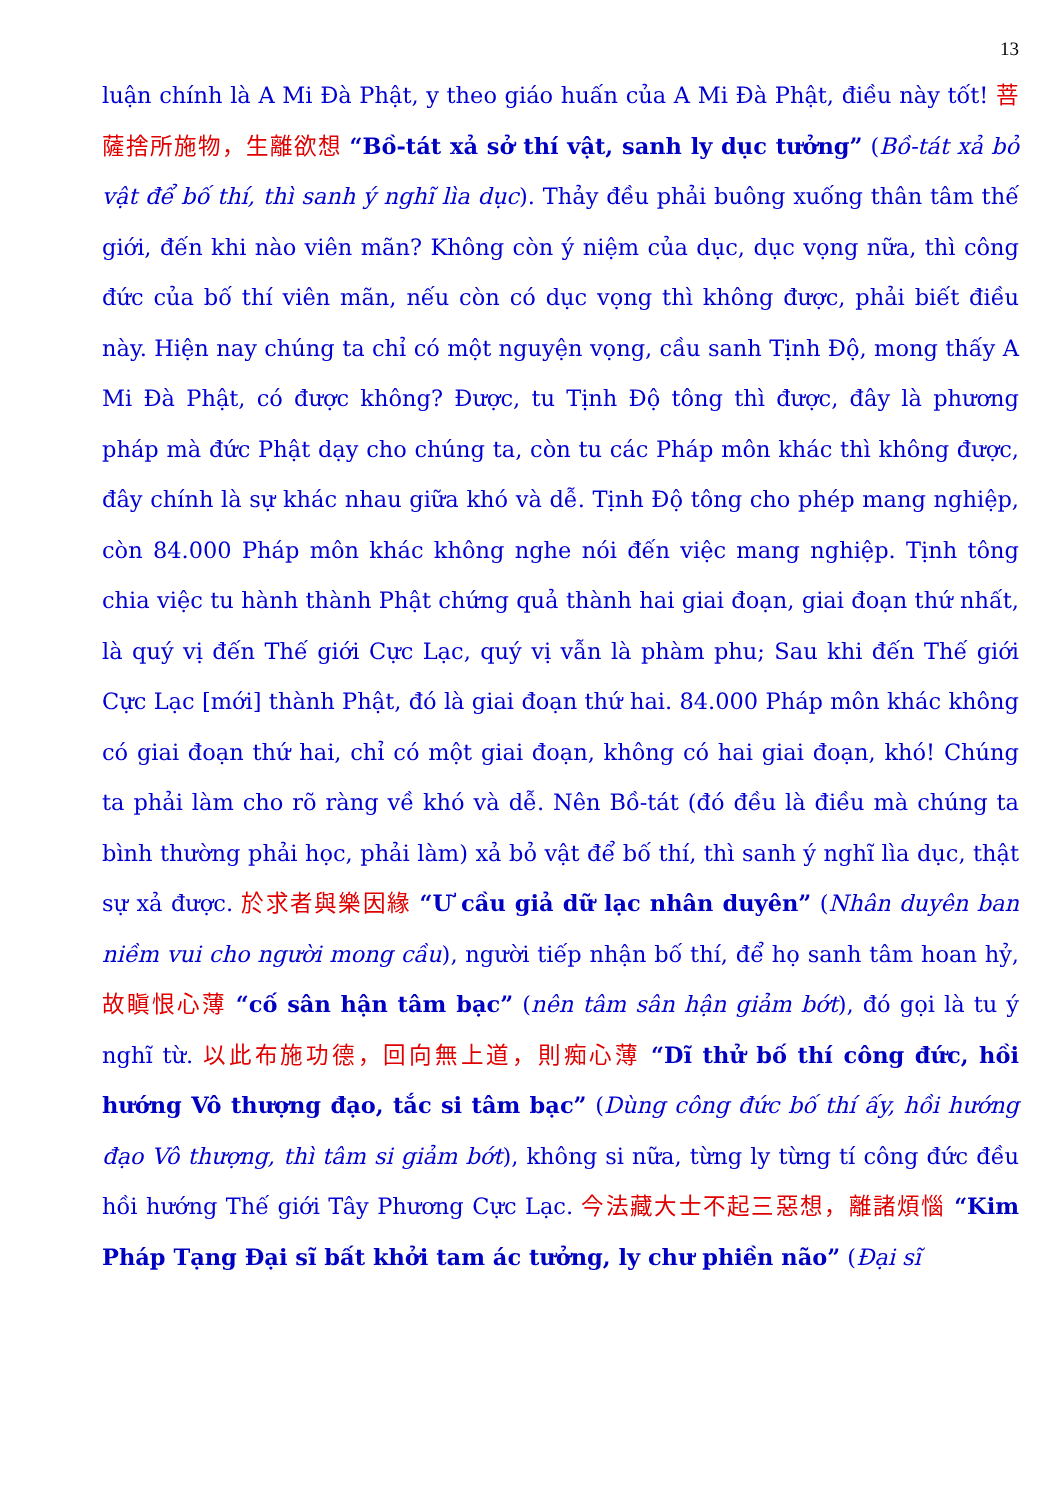13
luận chính là A Mi Đà Phật, y theo giáo huấn của A Mi Đà Phật, điều này tốt! 菩薩捨所施物，生離欲想 “Bồ-tát xả sở thí vật, sanh ly dục tưởng” (Bồ-tát xả bỏ vật để bố thí, thì sanh ý nghĩ lìa dục). Thảy đều phải buông xuống thân tâm thế giới, đến khi nào viên mãn? Không còn ý niệm của dục, dục vọng nữa, thì công đức của bố thí viên mãn, nếu còn có dục vọng thì không được, phải biết điều này. Hiện nay chúng ta chỉ có một nguyện vọng, cầu sanh Tịnh Độ, mong thấy A Mi Đà Phật, có được không? Được, tu Tịnh Độ tông thì được, đây là phương pháp mà đức Phật dạy cho chúng ta, còn tu các Pháp môn khác thì không được, đây chính là sự khác nhau giữa khó và dễ. Tịnh Độ tông cho phép mang nghiệp, còn 84.000 Pháp môn khác không nghe nói đến việc mang nghiệp. Tịnh tông chia việc tu hành thành Phật chứng quả thành hai giai đoạn, giai đoạn thứ nhất, là quý vị đến Thế giới Cực Lạc, quý vị vẫn là phàm phu; Sau khi đến Thế giới Cực Lạc [mới] thành Phật, đó là giai đoạn thứ hai. 84.000 Pháp môn khác không có giai đoạn thứ hai, chỉ có một giai đoạn, không có hai giai đoạn, khó! Chúng ta phải làm cho rõ ràng về khó và dễ. Nên Bồ-tát (đó đều là điều mà chúng ta bình thường phải học, phải làm) xả bỏ vật để bố thí, thì sanh ý nghĩ lìa dục, thật sự xả được. 於求者與樂因緣 “Ư cầu giả dữ lạc nhân duyên” (Nhân duyên ban niềm vui cho người mong cầu), người tiếp nhận bố thí, để họ sanh tâm hoan hỷ, 故瞋恨心薄 “cố sân hận tâm bạc” (nên tâm sân hận giảm bớt), đó gọi là tu ý nghĩ từ. 以此布施功德，回向無上道，則痴心薄 “Dĩ thử bố thí công đức, hồi hướng Vô thượng đạo, tắc si tâm bạc” (Dùng công đức bố thí ấy, hồi hướng đạo Vô thượng, thì tâm si giảm bớt), không si nữa, từng ly từng tí công đức đều hồi hướng Thế giới Tây Phương Cực Lạc. 今法藏大士不起三惡想，離諸煩惱 “Kim Pháp Tạng Đại sĩ bất khởi tam ác tưởng, ly chư phiền não” (Đại sĩ